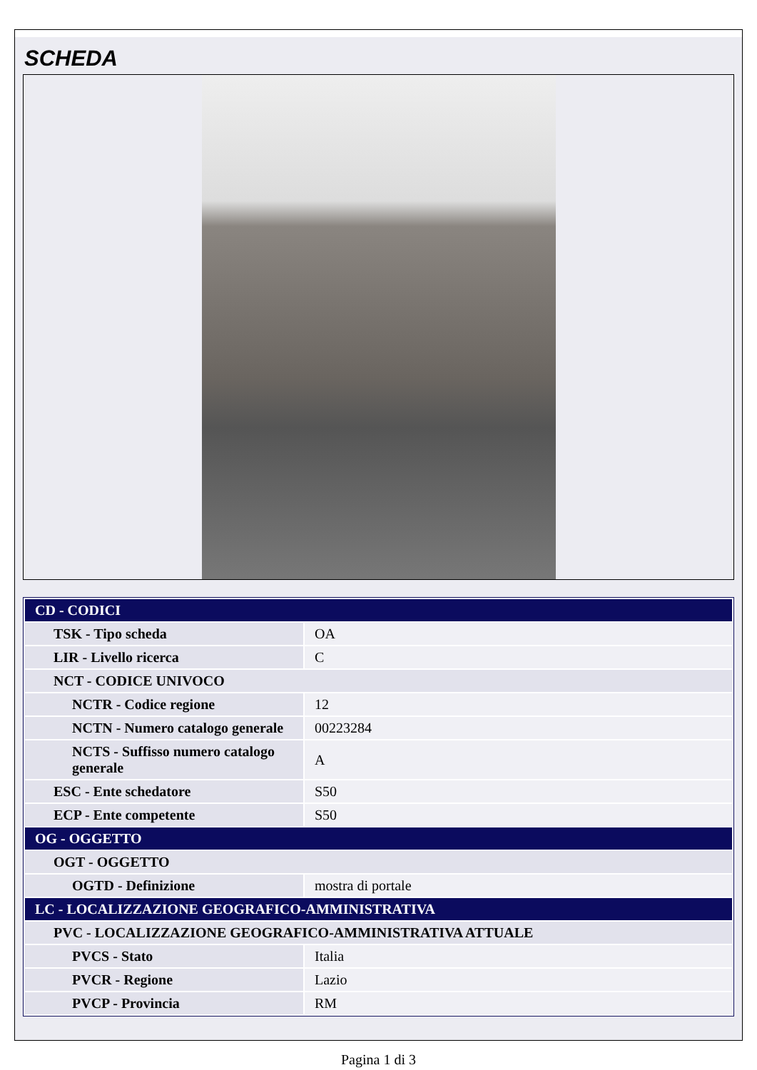SCHEDA
| CD - CODICI | |
| TSK - Tipo scheda | OA |
| LIR - Livello ricerca | C |
| NCT - CODICE UNIVOCO | |
| NCTR - Codice regione | 12 |
| NCTN - Numero catalogo generale | 00223284 |
| NCTS - Suffisso numero catalogo generale | A |
| ESC - Ente schedatore | S50 |
| ECP - Ente competente | S50 |
| OG - OGGETTO | |
| OGT - OGGETTO | |
| OGTD - Definizione | mostra di portale |
| LC - LOCALIZZAZIONE GEOGRAFICO-AMMINISTRATIVA | |
| PVC - LOCALIZZAZIONE GEOGRAFICO-AMMINISTRATIVA ATTUALE | |
| PVCS - Stato | Italia |
| PVCR - Regione | Lazio |
| PVCP - Provincia | RM |
Pagina 1 di 3